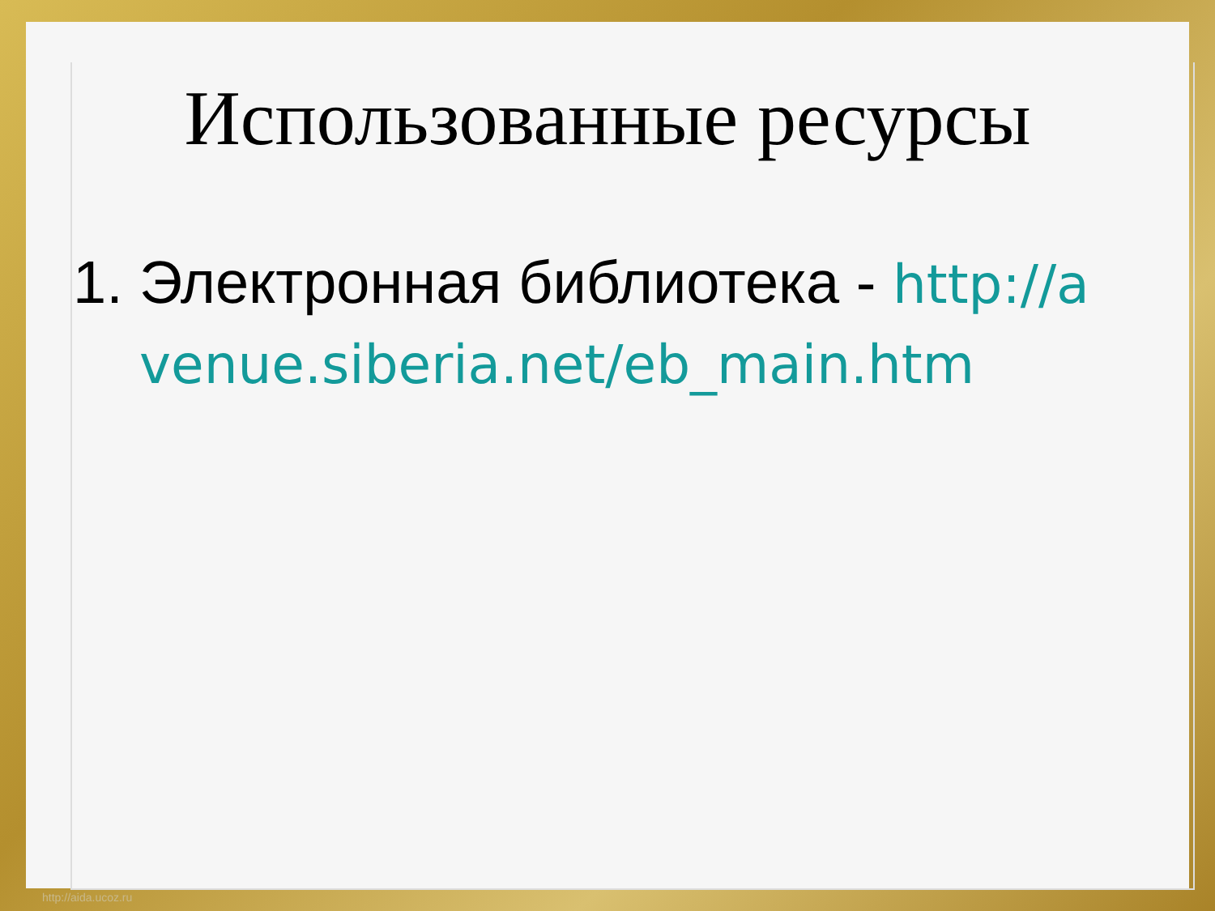Использованные ресурсы
1. Электронная библиотека - http://avenue.siberia.net/eb_main.htm
http://aida.ucoz.ru